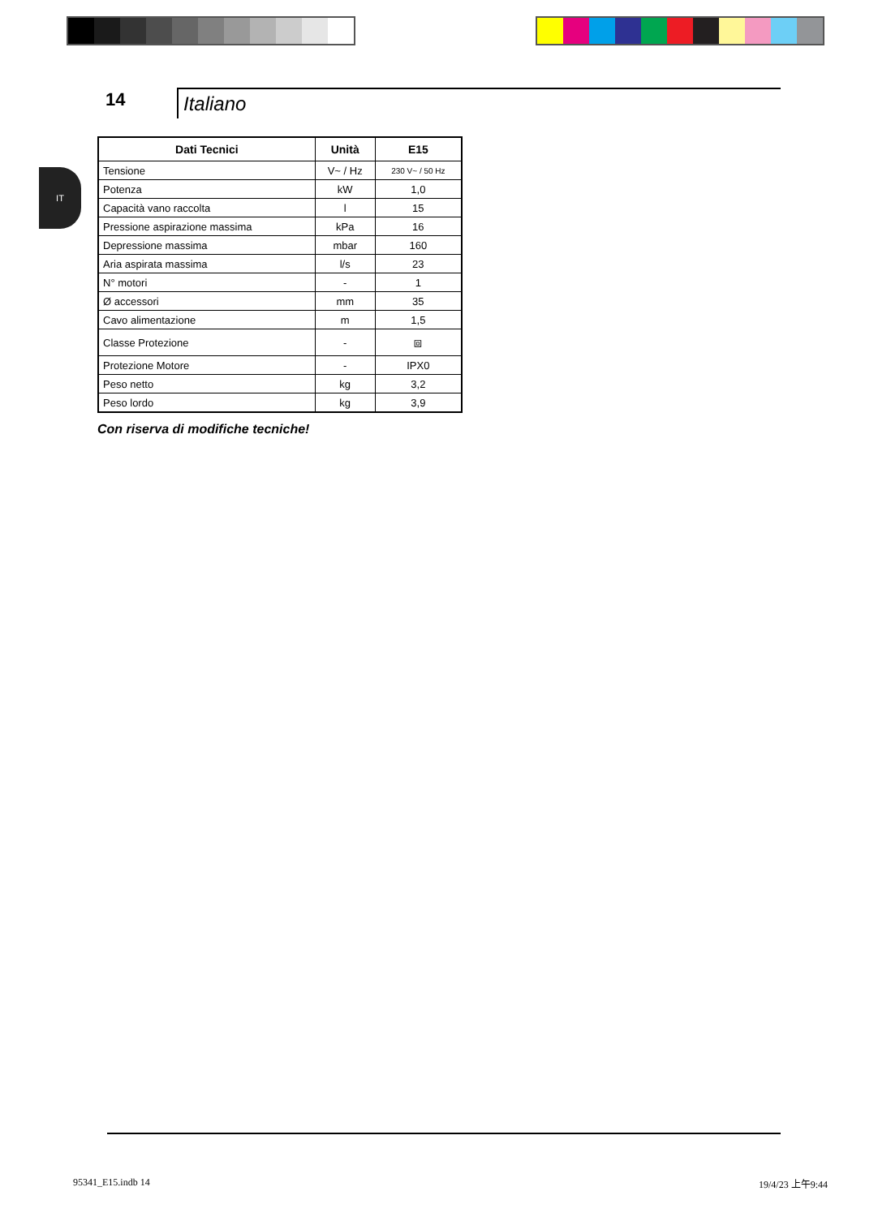14
Italiano
IT
| Dati Tecnici | Unità | E15 |
| --- | --- | --- |
| Tensione | V~ / Hz | 230 V~ / 50 Hz |
| Potenza | kW | 1,0 |
| Capacità vano raccolta | l | 15 |
| Pressione aspirazione massima | kPa | 16 |
| Depressione massima | mbar | 160 |
| Aria aspirata massima | l/s | 23 |
| N° motori | - | 1 |
| Ø accessori | mm | 35 |
| Cavo alimentazione | m | 1,5 |
| Classe Protezione | - | ⧈ |
| Protezione Motore | - | IPX0 |
| Peso netto | kg | 3,2 |
| Peso lordo | kg | 3,9 |
Con riserva di modifiche tecniche!
95341_E15.indb 14 19/4/23 上午9:44